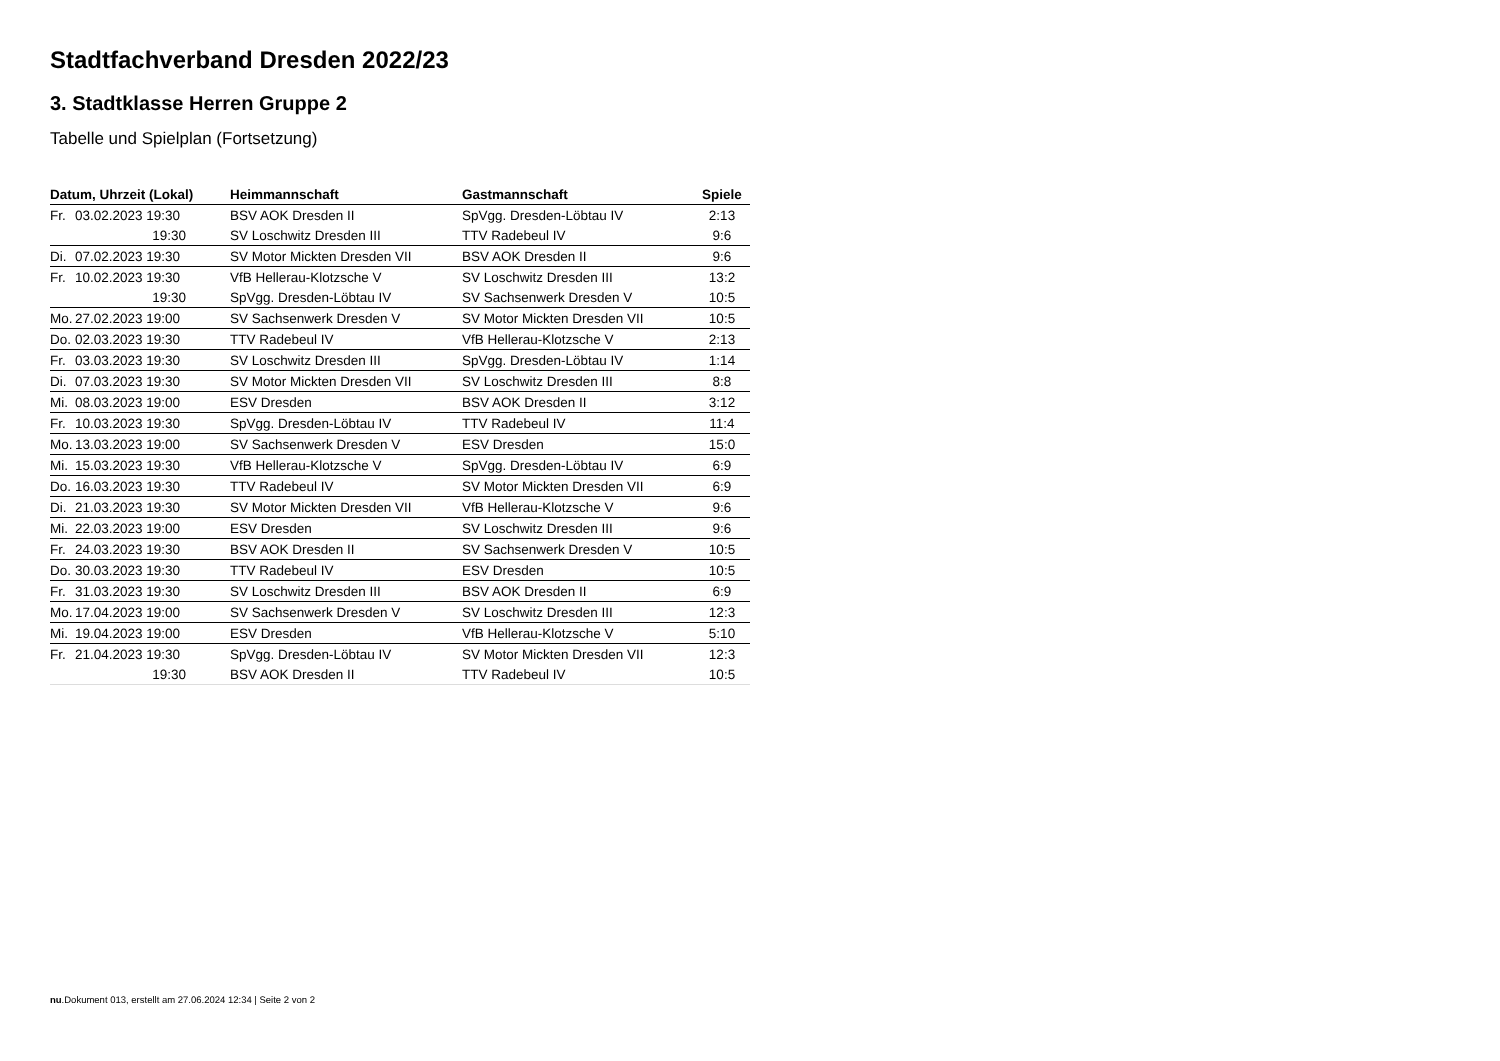Stadtfachverband Dresden 2022/23
3. Stadtklasse Herren Gruppe 2
Tabelle und Spielplan (Fortsetzung)
| Datum, Uhrzeit (Lokal) | Heimmannschaft | Gastmannschaft | Spiele |
| --- | --- | --- | --- |
| Fr. 03.02.2023 19:30 | BSV AOK Dresden II | SpVgg. Dresden-Löbtau IV | 2:13 |
| 19:30 | SV Loschwitz Dresden III | TTV Radebeul IV | 9:6 |
| Di. 07.02.2023 19:30 | SV Motor Mickten Dresden VII | BSV AOK Dresden II | 9:6 |
| Fr. 10.02.2023 19:30 | VfB Hellerau-Klotzsche V | SV Loschwitz Dresden III | 13:2 |
| 19:30 | SpVgg. Dresden-Löbtau IV | SV Sachsenwerk Dresden V | 10:5 |
| Mo. 27.02.2023 19:00 | SV Sachsenwerk Dresden V | SV Motor Mickten Dresden VII | 10:5 |
| Do. 02.03.2023 19:30 | TTV Radebeul IV | VfB Hellerau-Klotzsche V | 2:13 |
| Fr. 03.03.2023 19:30 | SV Loschwitz Dresden III | SpVgg. Dresden-Löbtau IV | 1:14 |
| Di. 07.03.2023 19:30 | SV Motor Mickten Dresden VII | SV Loschwitz Dresden III | 8:8 |
| Mi. 08.03.2023 19:00 | ESV Dresden | BSV AOK Dresden II | 3:12 |
| Fr. 10.03.2023 19:30 | SpVgg. Dresden-Löbtau IV | TTV Radebeul IV | 11:4 |
| Mo. 13.03.2023 19:00 | SV Sachsenwerk Dresden V | ESV Dresden | 15:0 |
| Mi. 15.03.2023 19:30 | VfB Hellerau-Klotzsche V | SpVgg. Dresden-Löbtau IV | 6:9 |
| Do. 16.03.2023 19:30 | TTV Radebeul IV | SV Motor Mickten Dresden VII | 6:9 |
| Di. 21.03.2023 19:30 | SV Motor Mickten Dresden VII | VfB Hellerau-Klotzsche V | 9:6 |
| Mi. 22.03.2023 19:00 | ESV Dresden | SV Loschwitz Dresden III | 9:6 |
| Fr. 24.03.2023 19:30 | BSV AOK Dresden II | SV Sachsenwerk Dresden V | 10:5 |
| Do. 30.03.2023 19:30 | TTV Radebeul IV | ESV Dresden | 10:5 |
| Fr. 31.03.2023 19:30 | SV Loschwitz Dresden III | BSV AOK Dresden II | 6:9 |
| Mo. 17.04.2023 19:00 | SV Sachsenwerk Dresden V | SV Loschwitz Dresden III | 12:3 |
| Mi. 19.04.2023 19:00 | ESV Dresden | VfB Hellerau-Klotzsche V | 5:10 |
| Fr. 21.04.2023 19:30 | SpVgg. Dresden-Löbtau IV | SV Motor Mickten Dresden VII | 12:3 |
| 19:30 | BSV AOK Dresden II | TTV Radebeul IV | 10:5 |
nu.Dokument 013, erstellt am 27.06.2024 12:34 | Seite 2 von 2